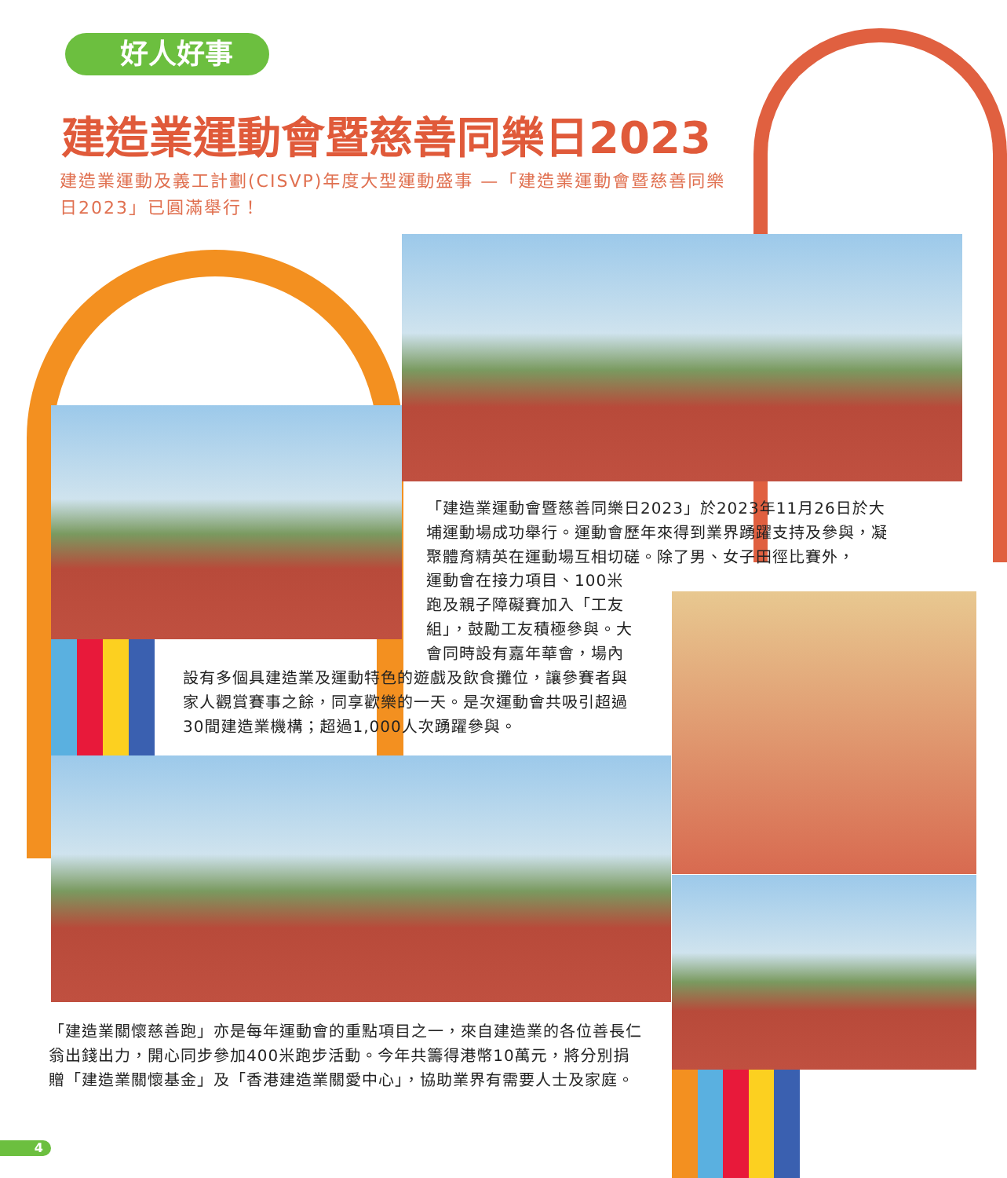好人好事
建造業運動會暨慈善同樂日2023
建造業運動及義工計劃(CISVP)年度大型運動盛事 —「建造業運動會暨慈善同樂日2023」已圓滿舉行！
「建造業運動會暨慈善同樂日2023」於2023年11月26日於大埔運動場成功舉行。運動會歷年來得到業界踴躍支持及參與，凝聚體育精英在運動場互相切磋。除了男、女子田徑比賽外，
運動會在接力項目、100米跑及親子障礙賽加入「工友組」，鼓勵工友積極參與。大會同時設有嘉年華會，場內
設有多個具建造業及運動特色的遊戲及飲食攤位，讓參賽者與家人觀賞賽事之餘，同享歡樂的一天。是次運動會共吸引超過30間建造業機構；超過1,000人次踴躍參與。
「建造業關懷慈善跑」亦是每年運動會的重點項目之一，來自建造業的各位善長仁翁出錢出力，開心同步參加400米跑步活動。今年共籌得港幣10萬元，將分別捐贈「建造業關懷基金」及「香港建造業關愛中心」，協助業界有需要人士及家庭。
4